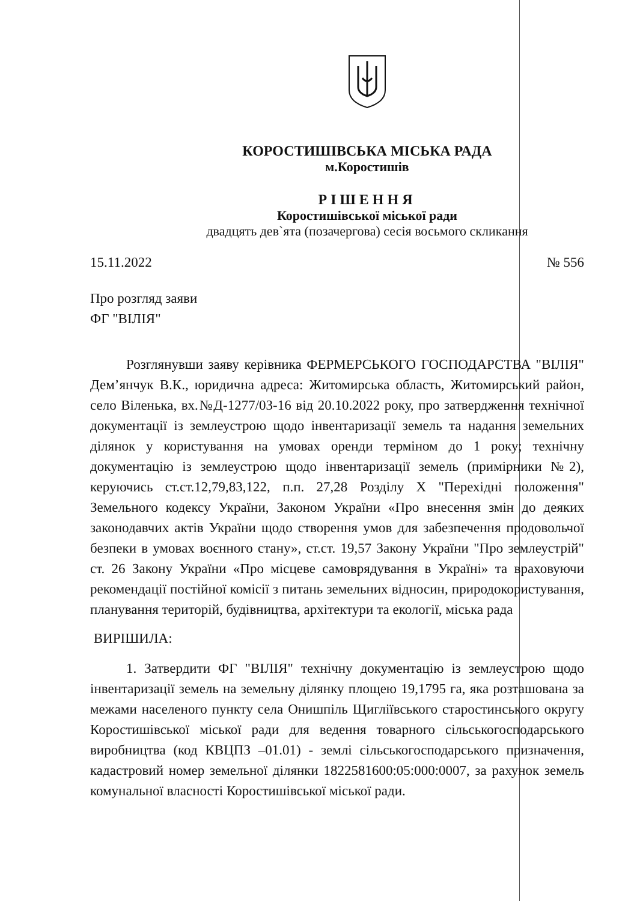КОРОСТИШІВСЬКА МІСЬКА РАДА
м.Коростишів
РІШЕННЯ
Коростишівської міської ради
двадцять дев`ята (позачергова) сесія восьмого скликання
15.11.2022 № 556
Про розгляд заяви
ФГ "ВІЛІЯ"
Розглянувши заяву керівника ФЕРМЕРСЬКОГО ГОСПОДАРСТВА "ВІЛІЯ" Дем’янчук В.К., юридична адреса: Житомирська область, Житомирський район, село Віленька, вх.№Д-1277/03-16 від 20.10.2022 року, про затвердження технічної документації із землеустрою щодо інвентаризації земель та надання земельних ділянок у користування на умовах оренди терміном до 1 року; технічну документацію із землеустрою щодо інвентаризації земель (примірники №2), керуючись ст.ст.12,79,83,122, п.п. 27,28 Розділу Х "Перехідні положення" Земельного кодексу України, Законом України «Про внесення змін до деяких законодавчих актів України щодо створення умов для забезпечення продовольчої безпеки в умовах воєнного стану», ст.ст. 19,57 Закону України "Про землеустрій" ст. 26 Закону України «Про місцеве самоврядування в Україні» та враховуючи рекомендації постійної комісії з питань земельних відносин, природокористування, планування територій, будівництва, архітектури та екології, міська рада
ВИРІШИЛА:
1. Затвердити ФГ "ВІЛІЯ" технічну документацію із землеустрою щодо інвентаризації земель на земельну ділянку площею 19,1795 га, яка розташована за межами населеного пункту села Онишпіль Щигліївського старостинського округу Коростишівської міської ради для ведення товарного сільськогосподарського виробництва (код КВЦПЗ –01.01) - землі сільськогосподарського призначення, кадастровий номер земельної ділянки 1822581600:05:000:0007, за рахунок земель комунальної власності Коростишівської міської ради.